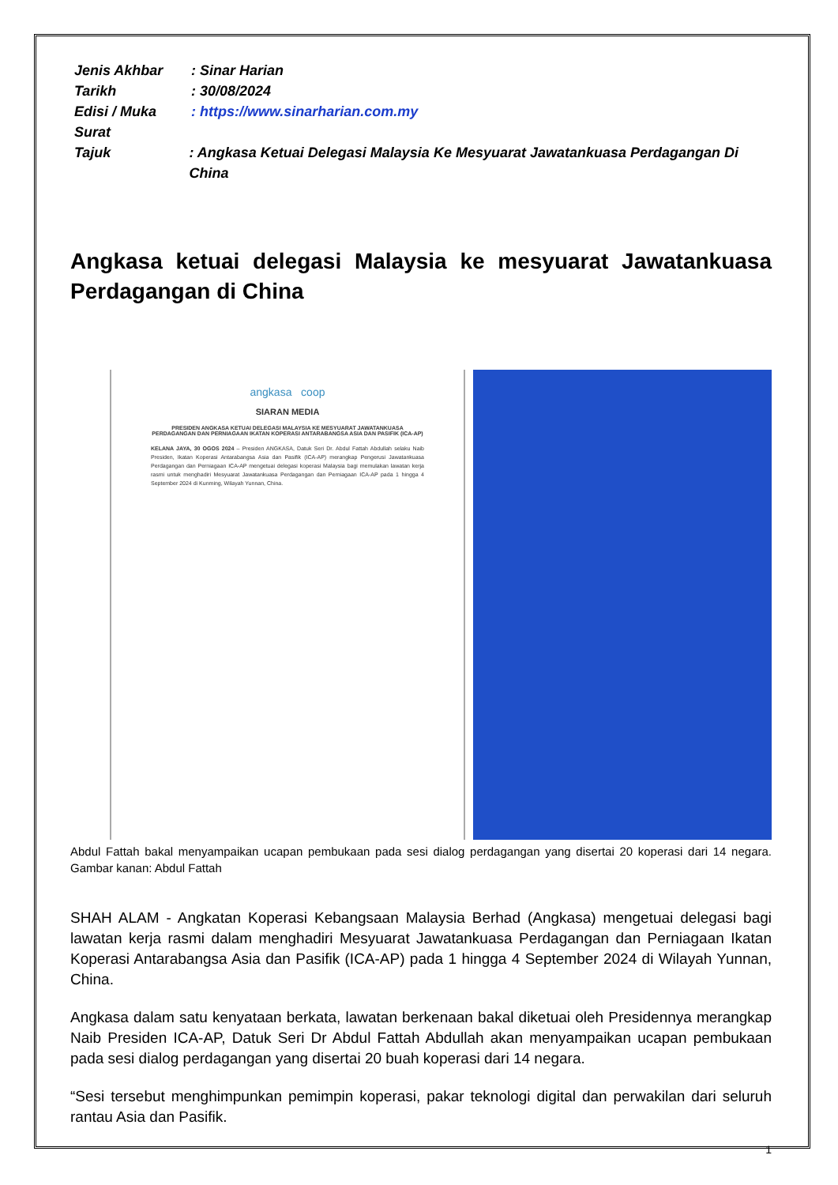Jenis Akhbar: Sinar Harian
Tarikh: 30/08/2024
Edisi / Muka Surat: https://www.sinarharian.com.my
Tajuk: Angkasa Ketuai Delegasi Malaysia Ke Mesyuarat Jawatankuasa Perdagangan Di China
Angkasa ketuai delegasi Malaysia ke mesyuarat Jawatankuasa Perdagangan di China
angkasa coop
SIARAN MEDIA
PRESIDEN ANGKASA KETUAI DELEGASI MALAYSIA KE MESYUARAT JAWATANKUASA PERDAGANGAN DAN PERNIAGAAN IKATAN KOPERASI ANTARABANGSA ASIA DAN PASIFIK (ICA-AP)
KELANA JAYA, 30 OGOS 2024 – Presiden ANGKASA, Datuk Seri Dr. Abdul Fattah Abdullah selaku Naib Presiden, Ikatan Koperasi Antarabangsa Asia dan Pasifik (ICA-AP) merangkap Pengerusi Jawatankuasa Perdagangan dan Perniagaan ICA-AP mengetuai delegasi koperasi Malaysia bagi memulakan lawatan kerja rasmi untuk menghadiri Mesyuarat Jawatankuasa Perdagangan dan Perniagaan ICA-AP pada 1 hingga 4 September 2024 di Kunming, Wilayah Yunnan, China.
Abdul Fattah bakal menyampaikan ucapan pembukaan pada sesi dialog perdagangan yang disertai 20 koperasi dari 14 negara. Gambar kanan: Abdul Fattah
SHAH ALAM - Angkatan Koperasi Kebangsaan Malaysia Berhad (Angkasa) mengetuai delegasi bagi lawatan kerja rasmi dalam menghadiri Mesyuarat Jawatankuasa Perdagangan dan Perniagaan Ikatan Koperasi Antarabangsa Asia dan Pasifik (ICA-AP) pada 1 hingga 4 September 2024 di Wilayah Yunnan, China.
Angkasa dalam satu kenyataan berkata, lawatan berkenaan bakal diketuai oleh Presidennya merangkap Naib Presiden ICA-AP, Datuk Seri Dr Abdul Fattah Abdullah akan menyampaikan ucapan pembukaan pada sesi dialog perdagangan yang disertai 20 buah koperasi dari 14 negara.
“Sesi tersebut menghimpunkan pemimpin koperasi, pakar teknologi digital dan perwakilan dari seluruh rantau Asia dan Pasifik.
1